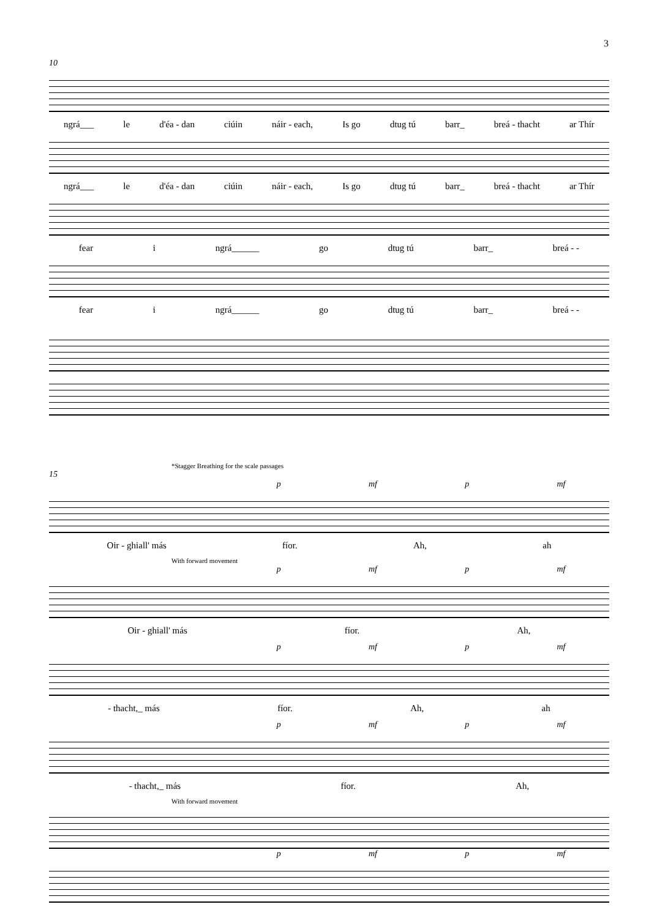3
10
ngrá___ le d'éa - dan ciúin náir - each, Is go dtug tú barr_ breá - thacht ar Thír
ngrá___ le d'éa - dan ciúin náir - each, Is go dtug tú barr_ breá - thacht ar Thír
fear i ngrá______ go dtug tú barr_ breá - -
fear i ngrá______ go dtug tú barr_ breá - -
*Stagger Breathing for the scale passages
15
p mf p mf
Oir - ghiall' más fíor. Ah, ah
With forward movement
p mf p mf
Oir - ghiall' más fíor. Ah,
p mf p mf
- thacht,_ más fíor. Ah, ah
p mf p mf
- thacht,_ más fíor. Ah,
With forward movement
p mf p mf